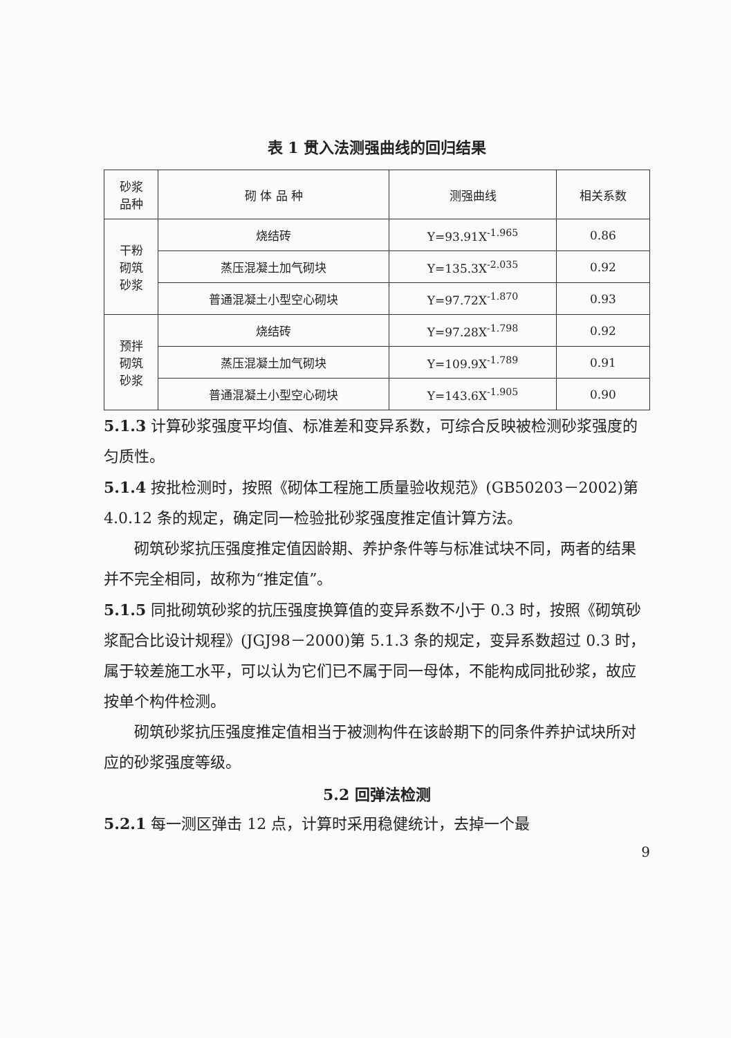表 1 贯入法测强曲线的回归结果
| 砂浆 品种 | 砌 体 品 种 | 测强曲线 | 相关系数 |
| --- | --- | --- | --- |
| 干粉 砌筑 砂浆 | 烧结砖 | Y=93.91X<sup>-1.965</sup> | 0.86 |
| | 蒸压混凝土加气砌块 | Y=135.3X<sup>-2.035</sup> | 0.92 |
| | 普通混凝土小型空心砌块 | Y=97.72X<sup>-1.870</sup> | 0.93 |
| 预拌 砌筑 砂浆 | 烧结砖 | Y=97.28X<sup>-1.798</sup> | 0.92 |
| | 蒸压混凝土加气砌块 | Y=109.9X<sup>-1.789</sup> | 0.91 |
| | 普通混凝土小型空心砌块 | Y=143.6X<sup>-1.905</sup> | 0.90 |
5.1.3 计算砂浆强度平均值、标准差和变异系数，可综合反映被检测砂浆强度的匀质性。
5.1.4 按批检测时，按照《砌体工程施工质量验收规范》(GB50203－2002)第 4.0.12 条的规定，确定同一检验批砂浆强度推定值计算方法。
砌筑砂浆抗压强度推定值因龄期、养护条件等与标准试块不同，两者的结果并不完全相同，故称为“推定值”。
5.1.5 同批砌筑砂浆的抗压强度换算值的变异系数不小于 0.3 时，按照《砌筑砂浆配合比设计规程》(JGJ98－2000)第 5.1.3 条的规定，变异系数超过 0.3 时，属于较差施工水平，可以认为它们已不属于同一母体，不能构成同批砂浆，故应按单个构件检测。
砌筑砂浆抗压强度推定值相当于被测构件在该龄期下的同条件养护试块所对应的砂浆强度等级。
5.2 回弹法检测
5.2.1 每一测区弹击 12 点，计算时采用稳健统计，去掉一个最
9